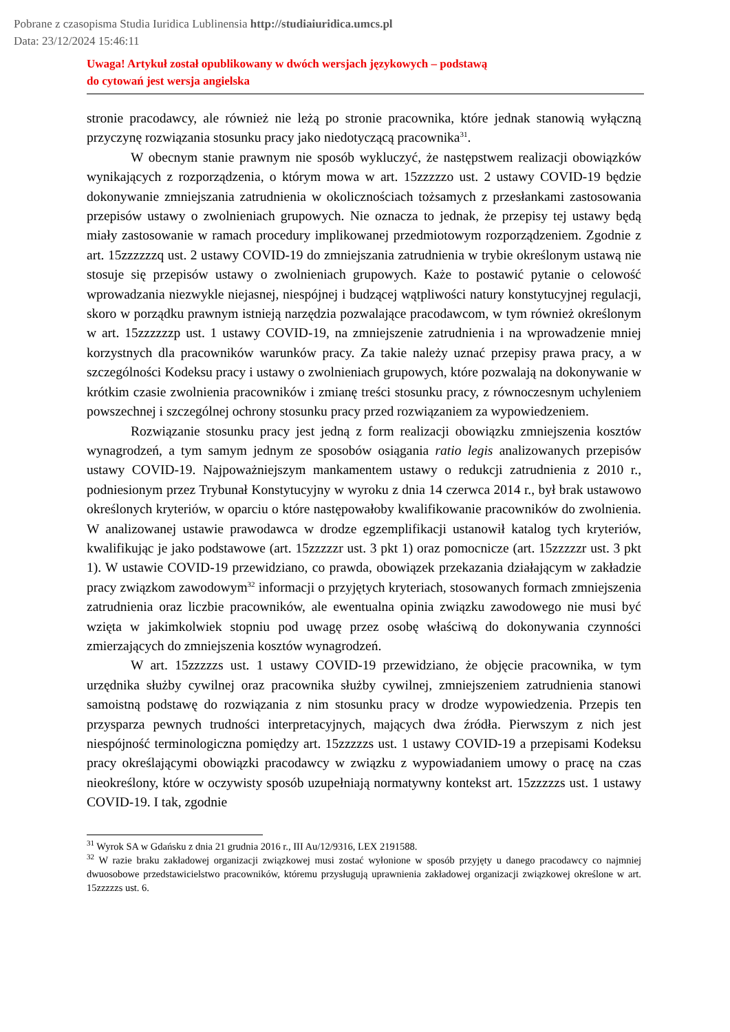Pobrane z czasopisma Studia Iuridica Lublinensia http://studiaiuridica.umcs.pl
Data: 23/12/2024 15:46:11
Uwaga! Artykuł został opublikowany w dwóch wersjach językowych – podstawą
do cytowań jest wersja angielska
stronie pracodawcy, ale również nie leżą po stronie pracownika, które jednak stanowią wyłączną przyczynę rozwiązania stosunku pracy jako niedotyczącą pracownika<sup>31</sup>.
W obecnym stanie prawnym nie sposób wykluczyć, że następstwem realizacji obowiązków wynikających z rozporządzenia, o którym mowa w art. 15zzzzzo ust. 2 ustawy COVID-19 będzie dokonywanie zmniejszania zatrudnienia w okolicznościach tożsamych z przesłankami zastosowania przepisów ustawy o zwolnieniach grupowych. Nie oznacza to jednak, że przepisy tej ustawy będą miały zastosowanie w ramach procedury implikowanej przedmiotowym rozporządzeniem. Zgodnie z art. 15zzzzzzq ust. 2 ustawy COVID-19 do zmniejszania zatrudnienia w trybie określonym ustawą nie stosuje się przepisów ustawy o zwolnieniach grupowych. Każe to postawić pytanie o celowość wprowadzania niezwykle niejasnej, niespójnej i budzącej wątpliwości natury konstytucyjnej regulacji, skoro w porządku prawnym istnieją narzędzia pozwalające pracodawcom, w tym również określonym w art. 15zzzzzzp ust. 1 ustawy COVID-19, na zmniejszenie zatrudnienia i na wprowadzenie mniej korzystnych dla pracowników warunków pracy. Za takie należy uznać przepisy prawa pracy, a w szczególności Kodeksu pracy i ustawy o zwolnieniach grupowych, które pozwalają na dokonywanie w krótkim czasie zwolnienia pracowników i zmianę treści stosunku pracy, z równoczesnym uchyleniem powszechnej i szczególnej ochrony stosunku pracy przed rozwiązaniem za wypowiedzeniem.
Rozwiązanie stosunku pracy jest jedną z form realizacji obowiązku zmniejszenia kosztów wynagrodzeń, a tym samym jednym ze sposobów osiągania ratio legis analizowanych przepisów ustawy COVID-19. Najpoważniejszym mankamentem ustawy o redukcji zatrudnienia z 2010 r., podniesionym przez Trybunał Konstytucyjny w wyroku z dnia 14 czerwca 2014 r., był brak ustawowo określonych kryteriów, w oparciu o które następowałoby kwalifikowanie pracowników do zwolnienia. W analizowanej ustawie prawodawca w drodze egzemplifikacji ustanowił katalog tych kryteriów, kwalifikując je jako podstawowe (art. 15zzzzzr ust. 3 pkt 1) oraz pomocnicze (art. 15zzzzzr ust. 3 pkt 1). W ustawie COVID-19 przewidziano, co prawda, obowiązek przekazania działającym w zakładzie pracy związkom zawodowym<sup>32</sup> informacji o przyjętych kryteriach, stosowanych formach zmniejszenia zatrudnienia oraz liczbie pracowników, ale ewentualna opinia związku zawodowego nie musi być wzięta w jakimkolwiek stopniu pod uwagę przez osobę właściwą do dokonywania czynności zmierzających do zmniejszenia kosztów wynagrodzeń.
W art. 15zzzzzs ust. 1 ustawy COVID-19 przewidziano, że objęcie pracownika, w tym urzędnika służby cywilnej oraz pracownika służby cywilnej, zmniejszeniem zatrudnienia stanowi samoistną podstawę do rozwiązania z nim stosunku pracy w drodze wypowiedzenia. Przepis ten przysparza pewnych trudności interpretacyjnych, mających dwa źródła. Pierwszym z nich jest niespójność terminologiczna pomiędzy art. 15zzzzzs ust. 1 ustawy COVID-19 a przepisami Kodeksu pracy określającymi obowiązki pracodawcy w związku z wypowiadaniem umowy o pracę na czas nieokreślony, które w oczywisty sposób uzupełniają normatywny kontekst art. 15zzzzzs ust. 1 ustawy COVID-19. I tak, zgodnie
<sup>31</sup> Wyrok SA w Gdańsku z dnia 21 grudnia 2016 r., III Au/12/9316, LEX 2191588.
<sup>32</sup> W razie braku zakładowej organizacji związkowej musi zostać wyłonione w sposób przyjęty u danego pracodawcy co najmniej dwuosobowe przedstawicielstwo pracowników, któremu przysługują uprawnienia zakładowej organizacji związkowej określone w art. 15zzzzzs ust. 6.